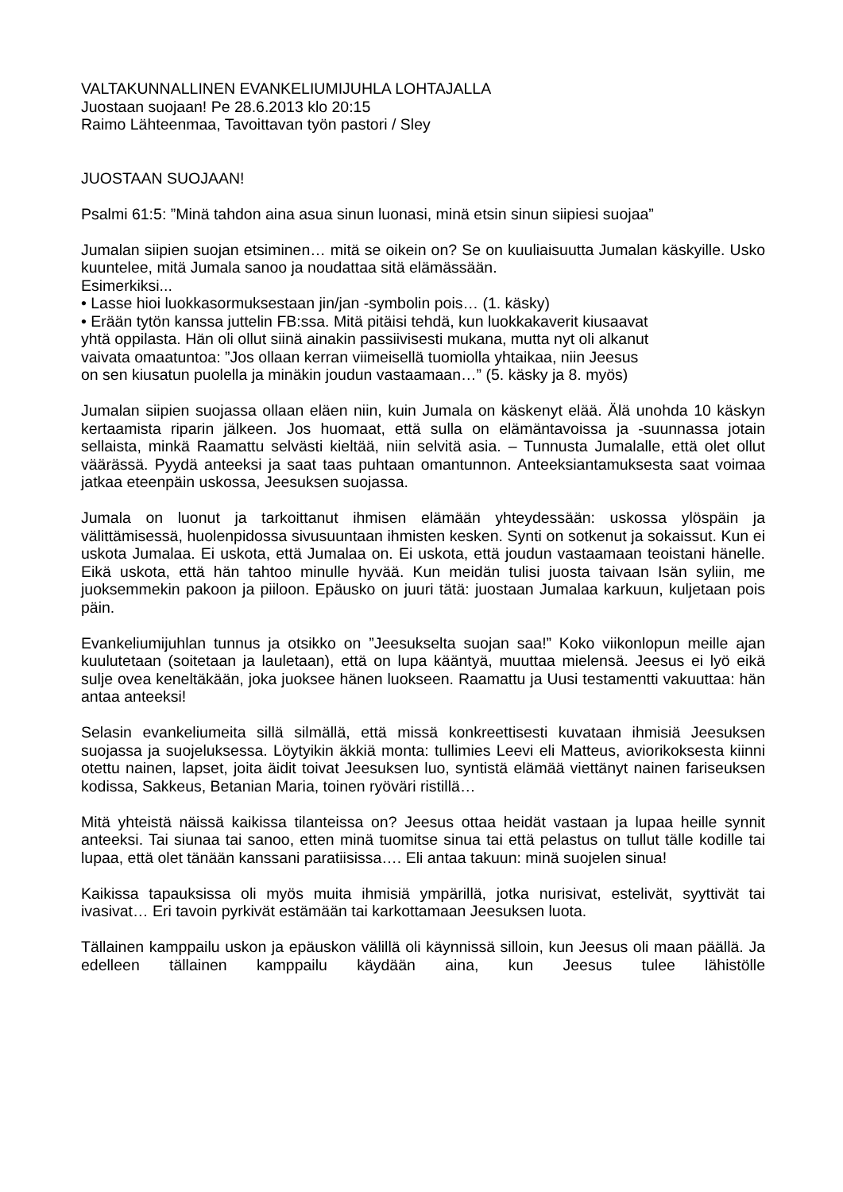VALTAKUNNALLINEN EVANKELIUMIJUHLA LOHTAJALLA
Juostaan suojaan! Pe 28.6.2013 klo 20:15
Raimo Lähteenmaa, Tavoittavan työn pastori / Sley
JUOSTAAN SUOJAAN!
Psalmi 61:5: ”Minä tahdon aina asua sinun luonasi, minä etsin sinun siipiesi suojaa”
Jumalan siipien suojan etsiminen… mitä se oikein on? Se on kuuliaisuutta Jumalan käskyille. Usko kuuntelee, mitä Jumala sanoo ja noudattaa sitä elämässään.
Esimerkiksi...
• Lasse hioi luokkasormuksestaan jin/jan -symbolin pois… (1. käsky)
• Erään tytön kanssa juttelin FB:ssa. Mitä pitäisi tehdä, kun luokkakaverit kiusaavat
yhtä oppilasta. Hän oli ollut siinä ainakin passiivisesti mukana, mutta nyt oli alkanut
vaivata omaatuntoa: ”Jos ollaan kerran viimeisellä tuomiolla yhtaikaa, niin Jeesus
on sen kiusatun puolella ja minäkin joudun vastaamaan…” (5. käsky ja 8. myös)
Jumalan siipien suojassa ollaan eläen niin, kuin Jumala on käskenyt elää. Älä unohda 10 käskyn kertaamista riparin jälkeen. Jos huomaat, että sulla on elämäntavoissa ja -suunnassa jotain sellaista, minkä Raamattu selvästi kieltää, niin selvitä asia. – Tunnusta Jumalalle, että olet ollut väärässä. Pyydä anteeksi ja saat taas puhtaan omantunnon. Anteeksiantamuksesta saat voimaa jatkaa eteenpäin uskossa, Jeesuksen suojassa.
Jumala on luonut ja tarkoittanut ihmisen elämään yhteydessään: uskossa ylöspäin ja välittämisessä, huolenpidossa sivusuuntaan ihmisten kesken. Synti on sotkenut ja sokaissut. Kun ei uskota Jumalaa. Ei uskota, että Jumalaa on. Ei uskota, että joudun vastaamaan teoistani hänelle. Eikä uskota, että hän tahtoo minulle hyvää. Kun meidän tulisi juosta taivaan Isän syliin, me juoksemmekin pakoon ja piiloon. Epäusko on juuri tätä: juostaan Jumalaa karkuun, kuljetaan pois päin.
Evankeliumijuhlan tunnus ja otsikko on ”Jeesukselta suojan saa!” Koko viikonlopun meille ajan kuulutetaan (soitetaan ja lauletaan), että on lupa kääntyä, muuttaa mielensä. Jeesus ei lyö eikä sulje ovea keneltäkään, joka juoksee hänen luokseen. Raamattu ja Uusi testamentti vakuuttaa: hän antaa anteeksi!
Selasin evankeliumeita sillä silmällä, että missä konkreettisesti kuvataan ihmisiä Jeesuksen suojassa ja suojeluksessa. Löytyikin äkkiä monta: tullimies Leevi eli Matteus, aviorikoksesta kiinni otettu nainen, lapset, joita äidit toivat Jeesuksen luo, syntistä elämää viettänyt nainen fariseuksen kodissa, Sakkeus, Betanian Maria, toinen ryöväri ristillä…
Mitä yhteistä näissä kaikissa tilanteissa on? Jeesus ottaa heidät vastaan ja lupaa heille synnit anteeksi. Tai siunaa tai sanoo, etten minä tuomitse sinua tai että pelastus on tullut tälle kodille tai lupaa, että olet tänään kanssani paratiisissa…. Eli antaa takuun: minä suojelen sinua!
Kaikissa tapauksissa oli myös muita ihmisiä ympärillä, jotka nurisivat, estelivät, syyttivät tai ivasivat… Eri tavoin pyrkivät estämään tai karkottamaan Jeesuksen luota.
Tällainen kamppailu uskon ja epäuskon välillä oli käynnissä silloin, kun Jeesus oli maan päällä. Ja edelleen tällainen kamppailu käydään aina, kun Jeesus tulee lähistölle